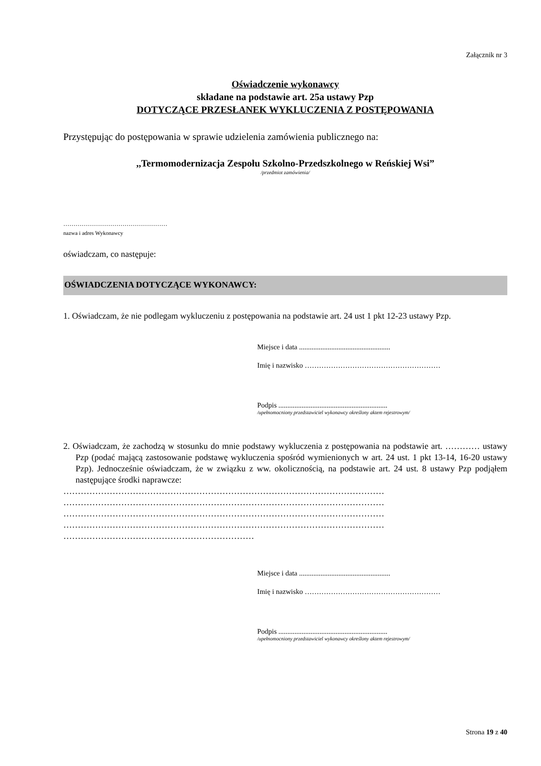Załącznik nr 3
Oświadczenie wykonawcy
składane na podstawie art. 25a ustawy Pzp
DOTYCZĄCE PRZESŁANEK WYKLUCZENIA Z POSTĘPOWANIA
Przystępując do postępowania w sprawie udzielenia zamówienia publicznego na:
,,Termomodernizacja Zespołu Szkolno-Przedszkolnego w Reńskiej Wsi”
/przedmiot zamówienia/
……………………………………………
nazwa i adres Wykonawcy
oświadczam, co następuje:
OŚWIADCZENIA DOTYCZĄCE WYKONAWCY:
1. Oświadczam, że nie podlegam wykluczeniu z postępowania na podstawie art. 24 ust 1 pkt 12-23 ustawy Pzp.
Miejsce i data ...................................................
Imię i nazwisko …………………………………………………
Podpis .............................................................
/upełnomocniony przedstawiciel wykonawcy określony aktem rejestrowym/
2. Oświadczam, że zachodzą w stosunku do mnie podstawy wykluczenia z postępowania na podstawie art. ………… ustawy Pzp (podać mającą zastosowanie podstawę wykluczenia spośród wymienionych w art. 24 ust. 1 pkt 13-14, 16-20 ustawy Pzp). Jednocześnie oświadczam, że w związku z ww. okolicznością, na podstawie art. 24 ust. 8 ustawy Pzp podjąłem następujące środki naprawcze:
…………………………………………………………………………………………………
…………………………………………………………………………………………………
…………………………………………………………………………………………………
…………………………………………………………………………………………………
…………………………………………………………
Miejsce i data ...................................................
Imię i nazwisko …………………………………………………
Podpis .............................................................
/upełnomocniony przedstawiciel wykonawcy określony aktem rejestrowym/
Strona 19 z 40